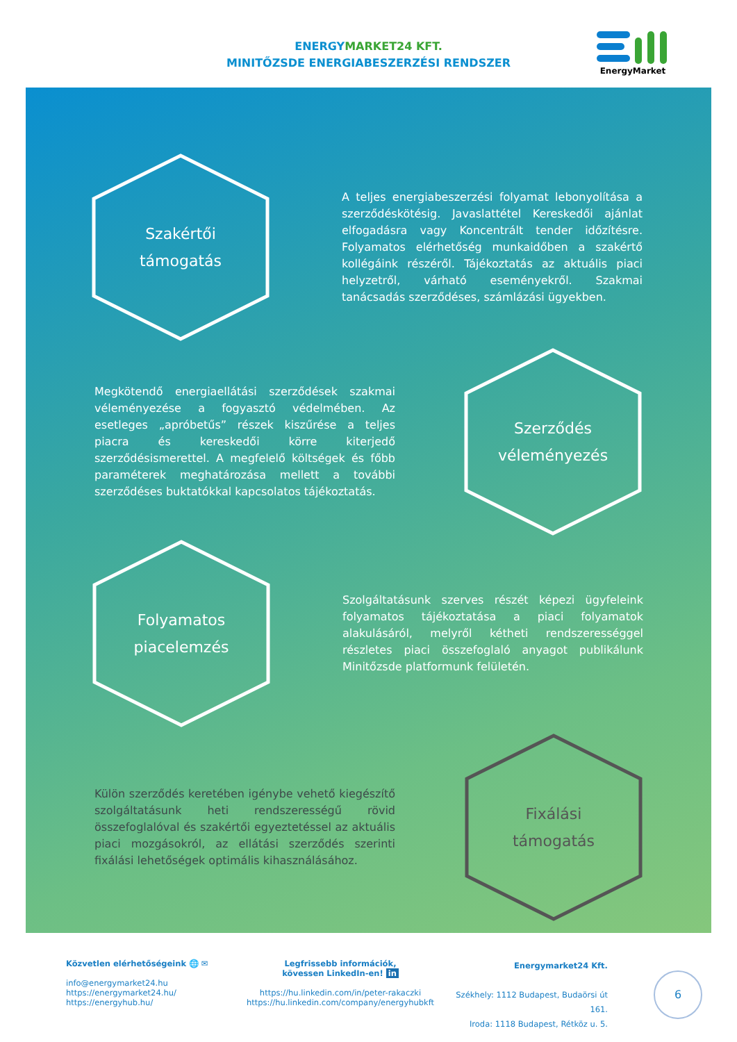ENERGYMARKET24 KFT.
MINITŐZSDE ENERGIABESZERZÉSI RENDSZER
EnergyMarket
Szakértői
támogatás
A teljes energiabeszerzési folyamat lebonyolítása a szerződéskötésig. Javaslattétel Kereskedői ajánlat elfogadásra vagy Koncentrált tender időzítésre. Folyamatos elérhetőség munkaidőben a szakértő kollégáink részéről. Tájékoztatás az aktuális piaci helyzetről, várható eseményekről. Szakmai tanácsadás szerződéses, számlázási ügyekben.
Megkötendő energiaellátási szerződések szakmai véleményezése a fogyasztó védelmében. Az esetleges „apróbetűs” részek kiszűrése a teljes piacra és kereskedői körre kiterjedő szerződésismerettel. A megfelelő költségek és főbb paraméterek meghatározása mellett a további szerződéses buktatókkal kapcsolatos tájékoztatás.
Szerződés
véleményezés
Folyamatos
piacelemzés
Szolgáltatásunk szerves részét képezi ügyfeleink folyamatos tájékoztatása a piaci folyamatok alakulásáról, melyről kétheti rendszerességgel részletes piaci összefoglaló anyagot publikálunk Minitőzsde platformunk felületén.
Külön szerződés keretében igénybe vehető kiegészítő szolgáltatásunk heti rendszerességű rövid összefoglalóval és szakértői egyeztetéssel az aktuális piaci mozgásokról, az ellátási szerződés szerinti fixálási lehetőségek optimális kihasználásához.
Fixálási
támogatás
Közvetlen elérhetőségeink 🌐 ✉
info@energymarket24.hu
https://energymarket24.hu/
https://energyhub.hu/
Legfrissebb információk,
kövessen LinkedIn-en! in
https://hu.linkedin.com/in/peter-rakaczki
https://hu.linkedin.com/company/energyhubkft
Energymarket24 Kft.
Székhely: 1112 Budapest, Budaörsi út 161.
Iroda: 1118 Budapest, Rétköz u. 5.
6